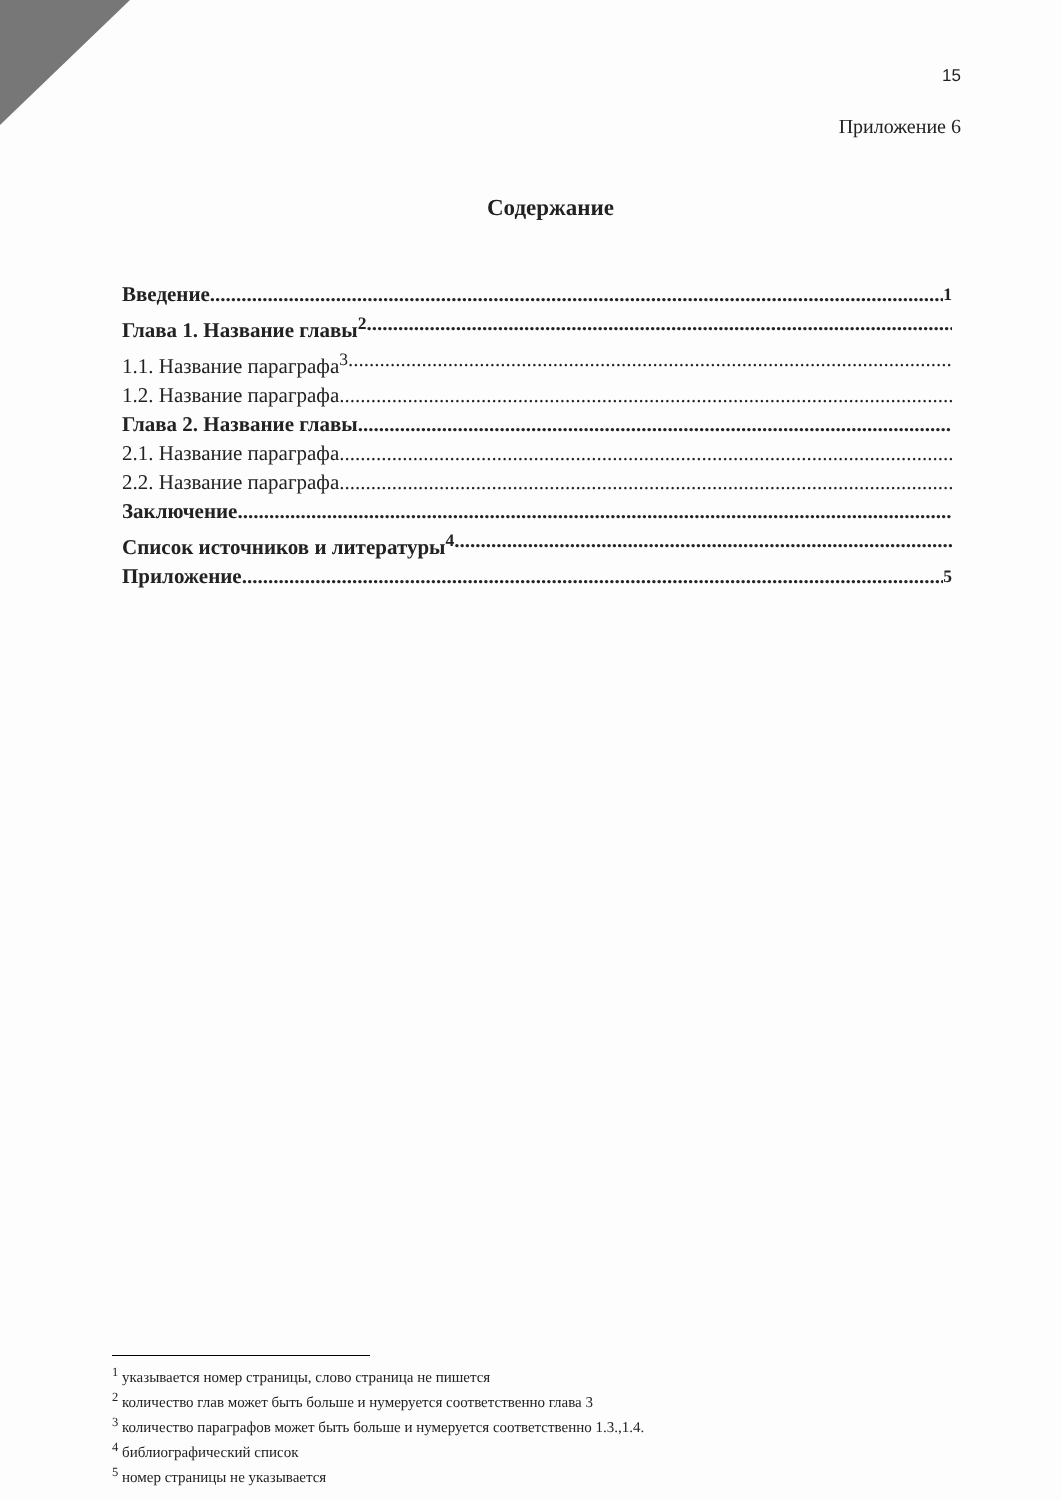15
Приложение 6
Содержание
Введение<sup>1</sup>
Глава 1. Название главы<sup>2</sup>
1.1. Название параграфа<sup>3</sup>
1.2. Название параграфа
Глава 2. Название главы
2.1. Название параграфа
2.2. Название параграфа
Заключение
Список источников и литературы<sup>4</sup>
Приложение<sup>5</sup>
<sup>1</sup> указывается номер страницы, слово страница не пишется
<sup>2</sup> количество глав может быть больше и нумеруется соответственно глава 3
<sup>3</sup> количество параграфов может быть больше и нумеруется соответственно 1.3.,1.4.
<sup>4</sup> библиографический список
<sup>5</sup> номер страницы не указывается